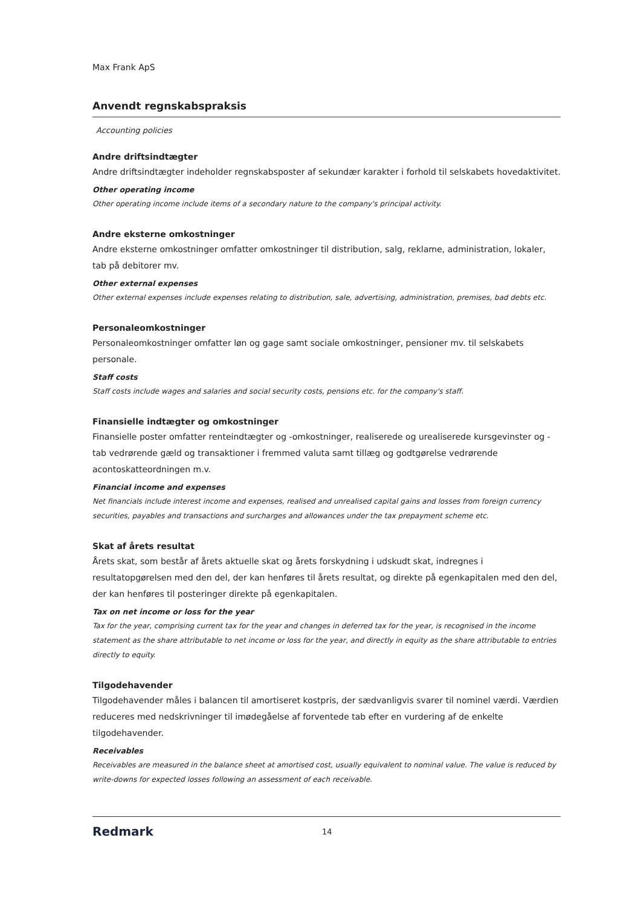Max Frank ApS
Anvendt regnskabspraksis
Accounting policies
Andre driftsindtægter
Andre driftsindtægter indeholder regnskabsposter af sekundær karakter i forhold til selskabets hovedaktivitet.
Other operating income
Other operating income include items of a secondary nature to the company's principal activity.
Andre eksterne omkostninger
Andre eksterne omkostninger omfatter omkostninger til distribution, salg, reklame, administration, lokaler, tab på debitorer mv.
Other external expenses
Other external expenses include expenses relating to distribution, sale, advertising, administration, premises, bad debts etc.
Personaleomkostninger
Personaleomkostninger omfatter løn og gage samt sociale omkostninger, pensioner mv. til selskabets personale.
Staff costs
Staff costs include wages and salaries and social security costs, pensions etc. for the company's staff.
Finansielle indtægter og omkostninger
Finansielle poster omfatter renteindtægter og -omkostninger, realiserede og urealiserede kursgevinster og -tab vedrørende gæld og transaktioner i fremmed valuta samt tillæg og godtgørelse vedrørende acontoskatteordningen m.v.
Financial income and expenses
Net financials include interest income and expenses, realised and unrealised capital gains and losses from foreign currency securities, payables and transactions and surcharges and allowances under the tax prepayment scheme etc.
Skat af årets resultat
Årets skat, som består af årets aktuelle skat og årets forskydning i udskudt skat, indregnes i resultatopgørelsen med den del, der kan henføres til årets resultat, og direkte på egenkapitalen med den del, der kan henføres til posteringer direkte på egenkapitalen.
Tax on net income or loss for the year
Tax for the year, comprising current tax for the year and changes in deferred tax for the year, is recognised in the income statement as the share attributable to net income or loss for the year, and directly in equity as the share attributable to entries directly to equity.
Tilgodehavender
Tilgodehavender måles i balancen til amortiseret kostpris, der sædvanligvis svarer til nominel værdi. Værdien reduceres med nedskrivninger til imødegåelse af forventede tab efter en vurdering af de enkelte tilgodehavender.
Receivables
Receivables are measured in the balance sheet at amortised cost, usually equivalent to nominal value. The value is reduced by write-downs for expected losses following an assessment of each receivable.
Redmark 14